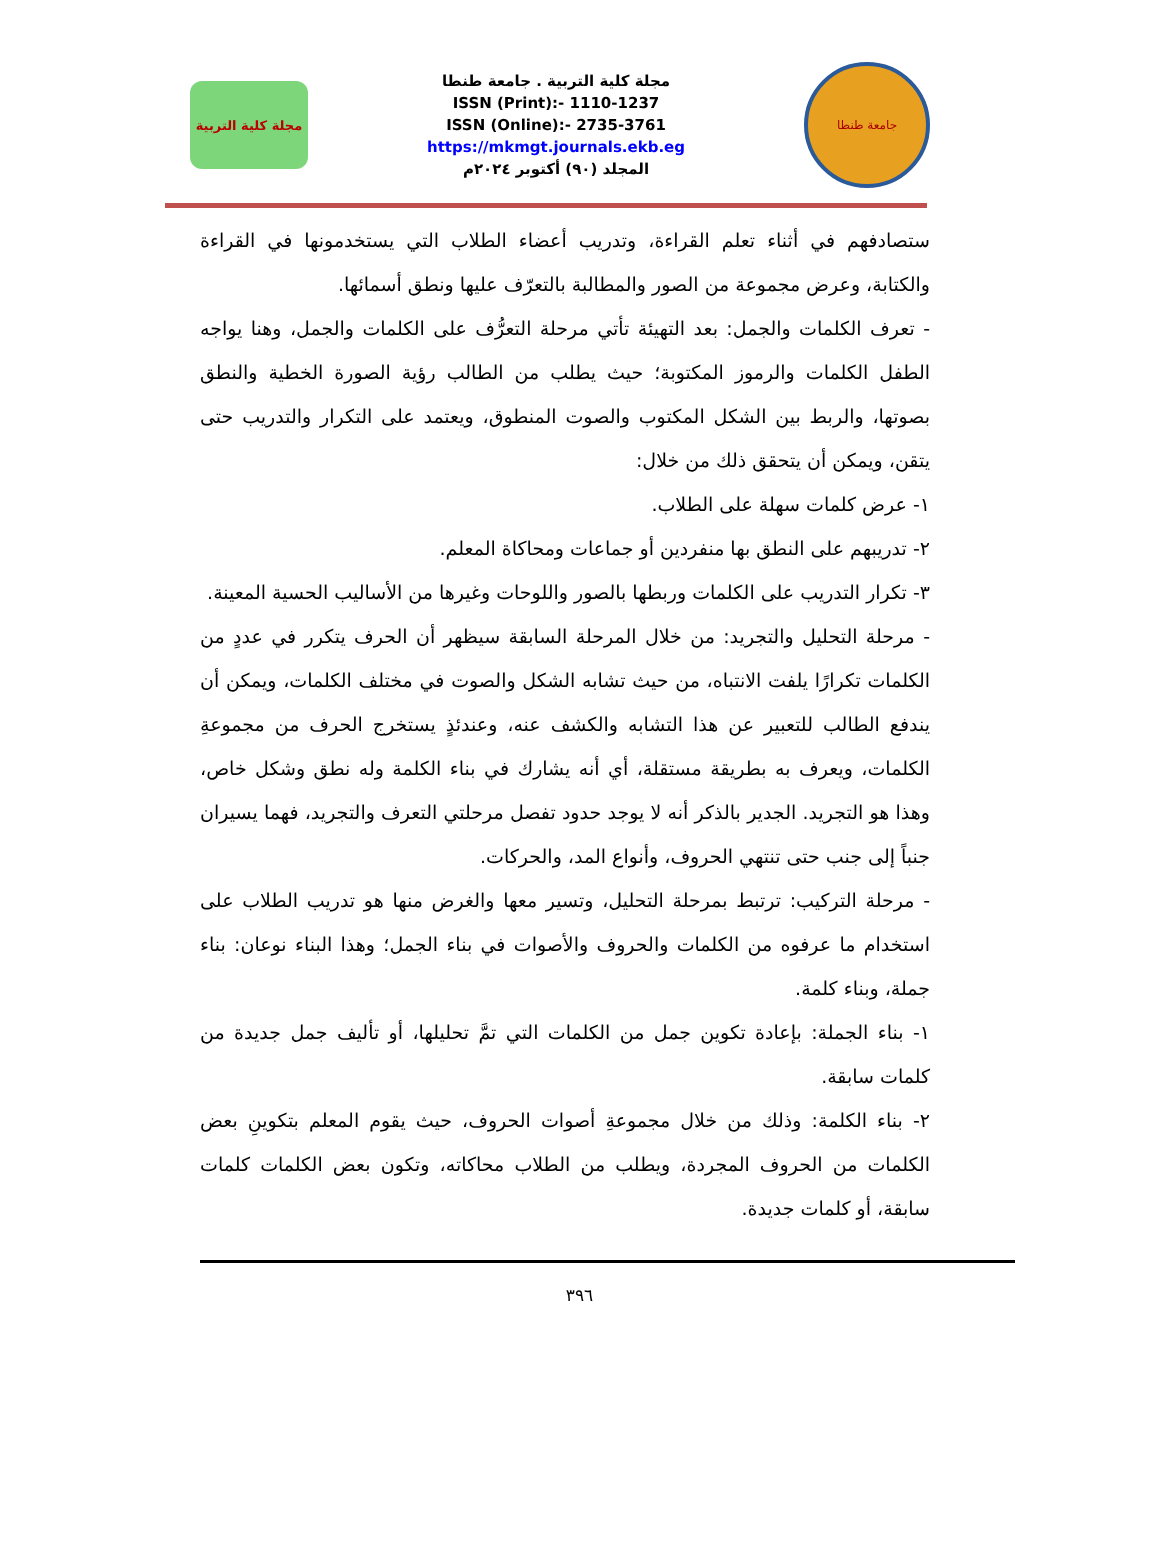مجلة كلية التربية
مجلة كلية التربية . جامعة طنطا
ISSN (Print):- 1110-1237
ISSN (Online):- 2735-3761
https://mkmgt.journals.ekb.eg
المجلد (٩٠) أكتوبر ٢٠٢٤م
جامعة طنطا
ستصادفهم في أثناء تعلم القراءة، وتدريب أعضاء الطلاب التي يستخدمونها في القراءة والكتابة، وعرض مجموعة من الصور والمطالبة بالتعرّف عليها ونطق أسمائها.
- تعرف الكلمات والجمل: بعد التهيئة تأتي مرحلة التعرُّف على الكلمات والجمل، وهنا يواجه الطفل الكلمات والرموز المكتوبة؛ حيث يطلب من الطالب رؤية الصورة الخطية والنطق بصوتها، والربط بين الشكل المكتوب والصوت المنطوق، ويعتمد على التكرار والتدريب حتى يتقن، ويمكن أن يتحقق ذلك من خلال:
١- عرض كلمات سهلة على الطلاب.
٢- تدريبهم على النطق بها منفردين أو جماعات ومحاكاة المعلم.
٣- تكرار التدريب على الكلمات وربطها بالصور واللوحات وغيرها من الأساليب الحسية المعينة.
- مرحلة التحليل والتجريد: من خلال المرحلة السابقة سيظهر أن الحرف يتكرر في عددٍ من الكلمات تكرارًا يلفت الانتباه، من حيث تشابه الشكل والصوت في مختلف الكلمات، ويمكن أن يندفع الطالب للتعبير عن هذا التشابه والكشف عنه، وعندئذٍ يستخرج الحرف من مجموعةِ الكلمات، ويعرف به بطريقة مستقلة، أي أنه يشارك في بناء الكلمة وله نطق وشكل خاص، وهذا هو التجريد. الجدير بالذكر أنه لا يوجد حدود تفصل مرحلتي التعرف والتجريد، فهما يسيران جنباً إلى جنب حتى تنتهي الحروف، وأنواع المد، والحركات.
- مرحلة التركيب: ترتبط بمرحلة التحليل، وتسير معها والغرض منها هو تدريب الطلاب على استخدام ما عرفوه من الكلمات والحروف والأصوات في بناء الجمل؛ وهذا البناء نوعان: بناء جملة، وبناء كلمة.
١- بناء الجملة: بإعادة تكوين جمل من الكلمات التي تمَّ تحليلها، أو تأليف جمل جديدة من كلمات سابقة.
٢- بناء الكلمة: وذلك من خلال مجموعةِ أصوات الحروف، حيث يقوم المعلم بتكوينِ بعض الكلمات من الحروف المجردة، ويطلب من الطلاب محاكاته، وتكون بعض الكلمات كلمات سابقة، أو كلمات جديدة.
٣٩٦